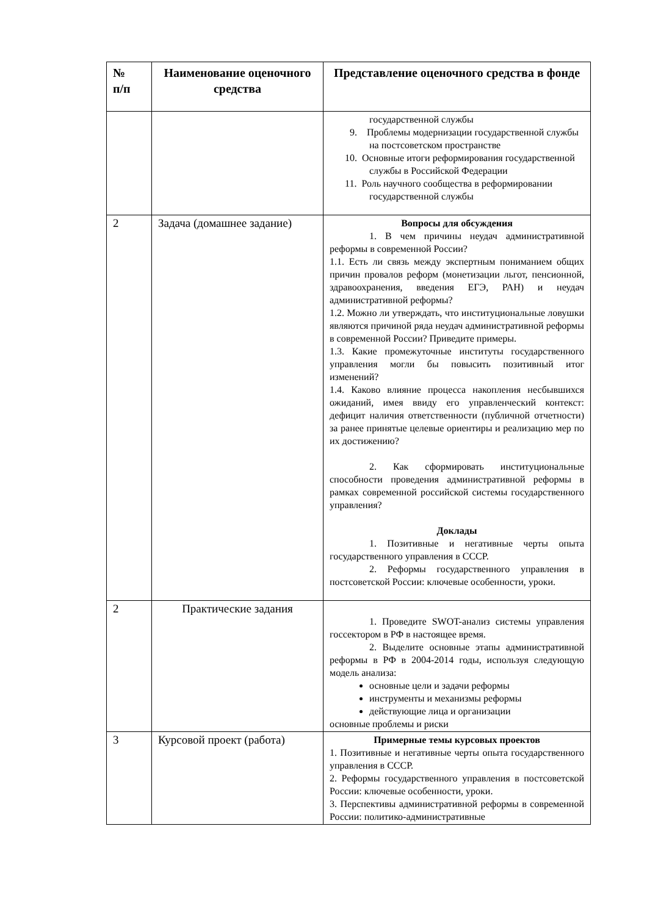| № п/п | Наименование оценочного средства | Представление оценочного средства в фонде |
| --- | --- | --- |
| | | государственной службы 9. Проблемы модернизации государственной службы на постсоветском пространстве 10. Основные итоги реформирования государственной службы в Российской Федерации 11. Роль научного сообщества в реформировании государственной службы |
| 2 | Задача (домашнее задание) | Вопросы для обсуждения 1. В чем причины неудач административной реформы в современной России? 1.1. Есть ли связь между экспертным пониманием общих причин провалов реформ (монетизации льгот, пенсионной, здравоохранения, введения ЕГЭ, РАН) и неудач административной реформы? 1.2. Можно ли утверждать, что институциональные ловушки являются причиной ряда неудач административной реформы в современной России? Приведите примеры. 1.3. Какие промежуточные институты государственного управления могли бы повысить позитивный итог изменений? 1.4. Каково влияние процесса накопления несбывшихся ожиданий, имея ввиду его управленческий контекст: дефицит наличия ответственности (публичной отчетности) за ранее принятые целевые ориентиры и реализацию мер по их достижению? 2. Как сформировать институциональные способности проведения административной реформы в рамках современной российской системы государственного управления? Доклады 1. Позитивные и негативные черты опыта государственного управления в СССР. 2. Реформы государственного управления в постсоветской России: ключевые особенности, уроки. |
| 2 | Практические задания | 1. Проведите SWOT-анализ системы управления госсектором в РФ в настоящее время. 2. Выделите основные этапы административной реформы в РФ в 2004-2014 годы, используя следующую модель анализа: основные цели и задачи реформы инструменты и механизмы реформы действующие лица и организации основные проблемы и риски |
| 3 | Курсовой проект (работа) | Примерные темы курсовых проектов 1. Позитивные и негативные черты опыта государственного управления в СССР. 2. Реформы государственного управления в постсоветской России: ключевые особенности, уроки. 3. Перспективы административной реформы в современной России: политико-административные |